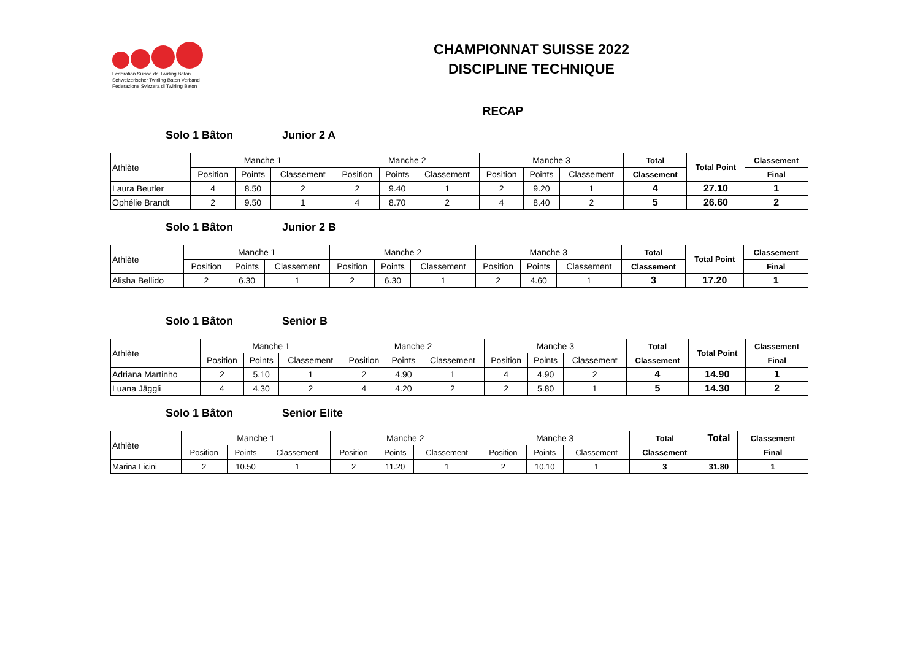Fédération Suisse de Twirling Baton
Schweizerischer Twirling Baton Verband
Federazione Svizzera di Twirling Baton
CHAMPIONNAT SUISSE 2022
DISCIPLINE TECHNIQUE
RECAP
Solo 1 Bâton Junior 2 A
| Athlète | Manche 1 | | | Manche 2 | | | Manche 3 | | | Total | Total Point | Classement |
| --- | --- | --- | --- | --- | --- | --- | --- | --- | --- | --- | --- | --- |
| | Position | Points | Classement | Position | Points | Classement | Position | Points | Classement | Classement | | Final |
| Laura Beutler | 4 | 8.50 | 2 | 2 | 9.40 | 1 | 2 | 9.20 | 1 | 4 | 27.10 | 1 |
| Ophélie Brandt | 2 | 9.50 | 1 | 4 | 8.70 | 2 | 4 | 8.40 | 2 | 5 | 26.60 | 2 |
Solo 1 Bâton Junior 2 B
| Athlète | Manche 1 | | | Manche 2 | | | Manche 3 | | | Total | Total Point | Classement |
| --- | --- | --- | --- | --- | --- | --- | --- | --- | --- | --- | --- | --- |
| | Position | Points | Classement | Position | Points | Classement | Position | Points | Classement | Classement | | Final |
| Alisha Bellido | 2 | 6.30 | 1 | 2 | 6.30 | 1 | 2 | 4.60 | 1 | 3 | 17.20 | 1 |
Solo 1 Bâton Senior B
| Athlète | Manche 1 | | | Manche 2 | | | Manche 3 | | | Total | Total Point | Classement |
| --- | --- | --- | --- | --- | --- | --- | --- | --- | --- | --- | --- | --- |
| | Position | Points | Classement | Position | Points | Classement | Position | Points | Classement | Classement | | Final |
| Adriana Martinho | 2 | 5.10 | 1 | 2 | 4.90 | 1 | 4 | 4.90 | 2 | 4 | 14.90 | 1 |
| Luana Jäggli | 4 | 4.30 | 2 | 4 | 4.20 | 2 | 2 | 5.80 | 1 | 5 | 14.30 | 2 |
Solo 1 Bâton Senior Elite
| Athlète | Manche 1 | | | Manche 2 | | | Manche 3 | | | Total | Total | Classement |
| --- | --- | --- | --- | --- | --- | --- | --- | --- | --- | --- | --- | --- |
| | Position | Points | Classement | Position | Points | Classement | Position | Points | Classement | Classement | | Final |
| Marina Licini | 2 | 10.50 | 1 | 2 | 11.20 | 1 | 2 | 10.10 | 1 | 3 | 31.80 | 1 |